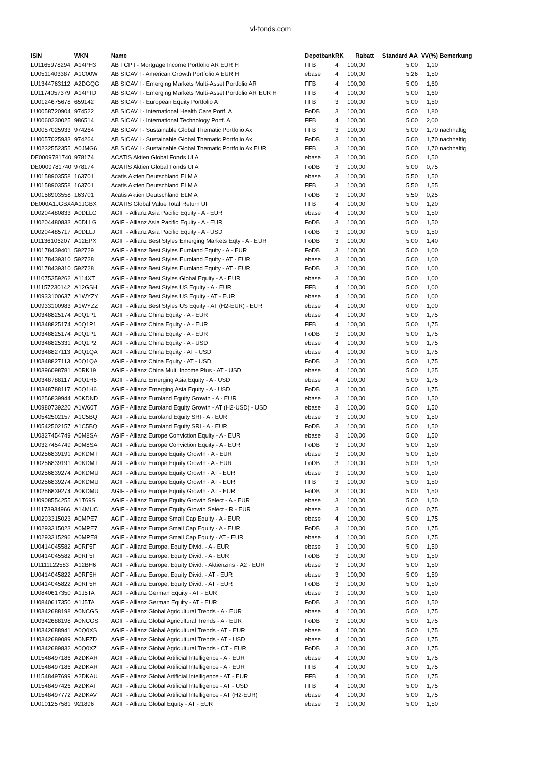vl-fonds.com
| ISIN | WKN | Name | Depotbank | RK | Rabatt | Standard AA | VV(%) | Bemerkung |
| --- | --- | --- | --- | --- | --- | --- | --- | --- |
| LU1165978294 | A14PH3 | AB FCP I - Mortgage Income Portfolio AR EUR H | FFB | 4 | 100,00 | 5,00 | 1,10 | |
| LU0511403387 | A1C00W | AB SICAV I - American Growth Portfolio A EUR H | ebase | 4 | 100,00 | 5,26 | 1,50 | |
| LU1344763112 | A2DGQG | AB SICAV I - Emerging Markets Multi-Asset Portfolio AR | FFB | 4 | 100,00 | 5,00 | 1,60 | |
| LU1174057379 | A14PTD | AB SICAV I - Emerging Markets Multi-Asset Portfolio AR EUR H | FFB | 4 | 100,00 | 5,00 | 1,60 | |
| LU0124675678 | 659142 | AB SICAV I - European Equity Portfolio A | FFB | 3 | 100,00 | 5,00 | 1,50 | |
| LU0058720904 | 974522 | AB SICAV I - International Health Care Portf. A | FoDB | 3 | 100,00 | 5,00 | 1,80 | |
| LU0060230025 | 986514 | AB SICAV I - International Technology Portf. A | FFB | 4 | 100,00 | 5,00 | 2,00 | |
| LU0057025933 | 974264 | AB SICAV I - Sustainable Global Thematic Portfolio Ax | FFB | 3 | 100,00 | 5,00 | 1,70 | nachhaltig |
| LU0057025933 | 974264 | AB SICAV I - Sustainable Global Thematic Portfolio Ax | FoDB | 3 | 100,00 | 5,00 | 1,70 | nachhaltig |
| LU0232552355 | A0JMG6 | AB SICAV I - Sustainable Global Thematic Portfolio Ax EUR | FFB | 3 | 100,00 | 5,00 | 1,70 | nachhaltig |
| DE0009781740 | 978174 | ACATIS Aktien Global Fonds UI A | ebase | 3 | 100,00 | 5,00 | 1,50 | |
| DE0009781740 | 978174 | ACATIS Aktien Global Fonds UI A | FoDB | 3 | 100,00 | 5,00 | 0,75 | |
| LU0158903558 | 163701 | Acatis Aktien Deutschland ELM A | ebase | 3 | 100,00 | 5,50 | 1,50 | |
| LU0158903558 | 163701 | Acatis Aktien Deutschland ELM A | FFB | 3 | 100,00 | 5,50 | 1,55 | |
| LU0158903558 | 163701 | Acatis Aktien Deutschland ELM A | FoDB | 3 | 100,00 | 5,50 | 0,25 | |
| DE000A1JGBX4 | A1JGBX | ACATIS Global Value Total Return UI | FFB | 4 | 100,00 | 5,00 | 1,20 | |
| LU0204480833 | A0DLLG | AGIF - Allianz Asia Pacific Equity - A - EUR | ebase | 4 | 100,00 | 5,00 | 1,50 | |
| LU0204480833 | A0DLLG | AGIF - Allianz Asia Pacific Equity - A - EUR | FoDB | 3 | 100,00 | 5,00 | 1,50 | |
| LU0204485717 | A0DLLJ | AGIF - Allianz Asia Pacific Equity - A - USD | FoDB | 3 | 100,00 | 5,00 | 1,50 | |
| LU1136106207 | A12EPX | AGIF - Allianz Best Styles Emerging Markets Eqty - A - EUR | FoDB | 3 | 100,00 | 5,00 | 1,40 | |
| LU0178439401 | 592729 | AGIF - Allianz Best Styles Euroland Equity - A - EUR | FoDB | 3 | 100,00 | 5,00 | 1,00 | |
| LU0178439310 | 592728 | AGIF - Allianz Best Styles Euroland Equity - AT - EUR | ebase | 3 | 100,00 | 5,00 | 1,00 | |
| LU0178439310 | 592728 | AGIF - Allianz Best Styles Euroland Equity - AT - EUR | FoDB | 3 | 100,00 | 5,00 | 1,00 | |
| LU1075359262 | A114XT | AGIF - Allianz Best Styles Global Equity - A - EUR | ebase | 3 | 100,00 | 5,00 | 1,00 | |
| LU1157230142 | A12GSH | AGIF - Allianz Best Styles US Equity - A - EUR | FFB | 4 | 100,00 | 5,00 | 1,00 | |
| LU0933100637 | A1WYZY | AGIF - Allianz Best Styles US Equity - AT - EUR | ebase | 4 | 100,00 | 5,00 | 1,00 | |
| LU0933100983 | A1WYZZ | AGIF - Allianz Best Styles US Equity - AT (H2-EUR) - EUR | ebase | 4 | 100,00 | 0,00 | 1,00 | |
| LU0348825174 | A0Q1P1 | AGIF - Allianz China Equity - A - EUR | ebase | 4 | 100,00 | 5,00 | 1,75 | |
| LU0348825174 | A0Q1P1 | AGIF - Allianz China Equity - A - EUR | FFB | 4 | 100,00 | 5,00 | 1,75 | |
| LU0348825174 | A0Q1P1 | AGIF - Allianz China Equity - A - EUR | FoDB | 3 | 100,00 | 5,00 | 1,75 | |
| LU0348825331 | A0Q1P2 | AGIF - Allianz China Equity - A - USD | ebase | 4 | 100,00 | 5,00 | 1,75 | |
| LU0348827113 | A0Q1QA | AGIF - Allianz China Equity - AT - USD | ebase | 4 | 100,00 | 5,00 | 1,75 | |
| LU0348827113 | A0Q1QA | AGIF - Allianz China Equity - AT - USD | FoDB | 3 | 100,00 | 5,00 | 1,75 | |
| LU0396098781 | A0RK19 | AGIF - Allianz China Multi Income Plus - AT - USD | ebase | 4 | 100,00 | 5,00 | 1,25 | |
| LU0348788117 | A0Q1H6 | AGIF - Allianz Emerging Asia Equity - A - USD | ebase | 4 | 100,00 | 5,00 | 1,75 | |
| LU0348788117 | A0Q1H6 | AGIF - Allianz Emerging Asia Equity - A - USD | FoDB | 3 | 100,00 | 5,00 | 1,75 | |
| LU0256839944 | A0KDND | AGIF - Allianz Euroland Equity Growth - A - EUR | ebase | 3 | 100,00 | 5,00 | 1,50 | |
| LU0980739220 | A1W60T | AGIF - Allianz Euroland Equity Growth - AT (H2-USD) - USD | ebase | 3 | 100,00 | 5,00 | 1,50 | |
| LU0542502157 | A1C5BQ | AGIF - Allianz Euroland Equity SRI - A - EUR | ebase | 3 | 100,00 | 5,00 | 1,50 | |
| LU0542502157 | A1C5BQ | AGIF - Allianz Euroland Equity SRI - A - EUR | FoDB | 3 | 100,00 | 5,00 | 1,50 | |
| LU0327454749 | A0M8SA | AGIF - Allianz Europe Conviction Equity - A - EUR | ebase | 3 | 100,00 | 5,00 | 1,50 | |
| LU0327454749 | A0M8SA | AGIF - Allianz Europe Conviction Equity - A - EUR | FoDB | 3 | 100,00 | 5,00 | 1,50 | |
| LU0256839191 | A0KDMT | AGIF - Allianz Europe Equity Growth - A - EUR | ebase | 3 | 100,00 | 5,00 | 1,50 | |
| LU0256839191 | A0KDMT | AGIF - Allianz Europe Equity Growth - A - EUR | FoDB | 3 | 100,00 | 5,00 | 1,50 | |
| LU0256839274 | A0KDMU | AGIF - Allianz Europe Equity Growth - AT - EUR | ebase | 3 | 100,00 | 5,00 | 1,50 | |
| LU0256839274 | A0KDMU | AGIF - Allianz Europe Equity Growth - AT - EUR | FFB | 3 | 100,00 | 5,00 | 1,50 | |
| LU0256839274 | A0KDMU | AGIF - Allianz Europe Equity Growth - AT - EUR | FoDB | 3 | 100,00 | 5,00 | 1,50 | |
| LU0908554255 | A1T69S | AGIF - Allianz Europe Equity Growth Select - A - EUR | ebase | 3 | 100,00 | 5,00 | 1,50 | |
| LU1173934966 | A14MUC | AGIF - Allianz Europe Equity Growth Select - R - EUR | ebase | 3 | 100,00 | 0,00 | 0,75 | |
| LU0293315023 | A0MPE7 | AGIF - Allianz Europe Small Cap Equity - A - EUR | ebase | 4 | 100,00 | 5,00 | 1,75 | |
| LU0293315023 | A0MPE7 | AGIF - Allianz Europe Small Cap Equity - A - EUR | FoDB | 3 | 100,00 | 5,00 | 1,75 | |
| LU0293315296 | A0MPE8 | AGIF - Allianz Europe Small Cap Equity - AT - EUR | ebase | 4 | 100,00 | 5,00 | 1,75 | |
| LU0414045582 | A0RF5F | AGIF - Allianz Europe. Equity Divid. - A - EUR | ebase | 3 | 100,00 | 5,00 | 1,50 | |
| LU0414045582 | A0RF5F | AGIF - Allianz Europe. Equity Divid. - A - EUR | FoDB | 3 | 100,00 | 5,00 | 1,50 | |
| LU1111122583 | A12BH6 | AGIF - Allianz Europe. Equity Divid. - Aktienzins - A2 - EUR | ebase | 3 | 100,00 | 5,00 | 1,50 | |
| LU0414045822 | A0RF5H | AGIF - Allianz Europe. Equity Divid. - AT - EUR | ebase | 3 | 100,00 | 5,00 | 1,50 | |
| LU0414045822 | A0RF5H | AGIF - Allianz Europe. Equity Divid. - AT - EUR | FoDB | 3 | 100,00 | 5,00 | 1,50 | |
| LU0840617350 | A1J5TA | AGIF - Allianz German Equity - AT - EUR | ebase | 3 | 100,00 | 5,00 | 1,50 | |
| LU0840617350 | A1J5TA | AGIF - Allianz German Equity - AT - EUR | FoDB | 3 | 100,00 | 5,00 | 1,50 | |
| LU0342688198 | A0NCGS | AGIF - Allianz Global Agricultural Trends - A - EUR | ebase | 4 | 100,00 | 5,00 | 1,75 | |
| LU0342688198 | A0NCGS | AGIF - Allianz Global Agricultural Trends - A - EUR | FoDB | 3 | 100,00 | 5,00 | 1,75 | |
| LU0342688941 | A0Q0XS | AGIF - Allianz Global Agricultural Trends - AT - EUR | ebase | 4 | 100,00 | 5,00 | 1,75 | |
| LU0342689089 | A0NFZD | AGIF - Allianz Global Agricultural Trends - AT - USD | ebase | 4 | 100,00 | 5,00 | 1,75 | |
| LU0342689832 | A0Q0XZ | AGIF - Allianz Global Agricultural Trends - CT - EUR | FoDB | 3 | 100,00 | 3,00 | 1,75 | |
| LU1548497186 | A2DKAR | AGIF - Allianz Global Artificial Intelligence - A - EUR | ebase | 4 | 100,00 | 5,00 | 1,75 | |
| LU1548497186 | A2DKAR | AGIF - Allianz Global Artificial Intelligence - A - EUR | FFB | 4 | 100,00 | 5,00 | 1,75 | |
| LU1548497699 | A2DKAU | AGIF - Allianz Global Artificial Intelligence - AT - EUR | FFB | 4 | 100,00 | 5,00 | 1,75 | |
| LU1548497426 | A2DKAT | AGIF - Allianz Global Artificial Intelligence - AT - USD | FFB | 4 | 100,00 | 5,00 | 1,75 | |
| LU1548497772 | A2DKAV | AGIF - Allianz Global Artificial Intelligence - AT (H2-EUR) | ebase | 4 | 100,00 | 5,00 | 1,75 | |
| LU0101257581 | 921896 | AGIF - Allianz Global Equity - AT - EUR | ebase | 3 | 100,00 | 5,00 | 1,50 | |